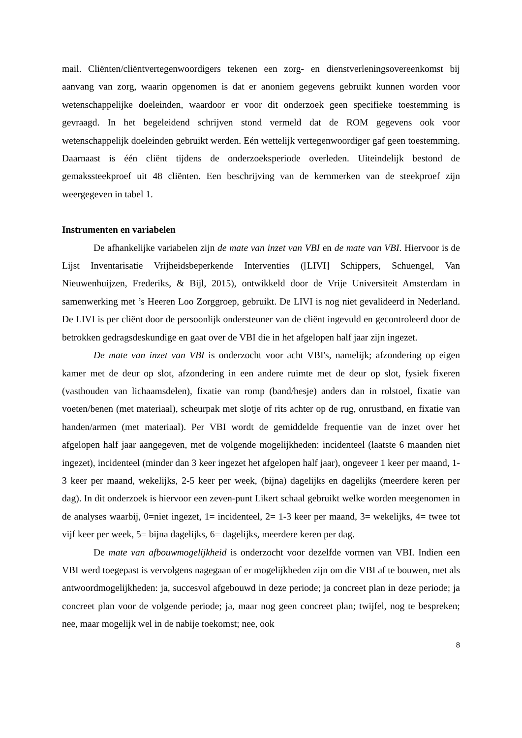mail. Cliënten/cliëntvertegenwoordigers tekenen een zorg- en dienstverleningsovereenkomst bij aanvang van zorg, waarin opgenomen is dat er anoniem gegevens gebruikt kunnen worden voor wetenschappelijke doeleinden, waardoor er voor dit onderzoek geen specifieke toestemming is gevraagd. In het begeleidend schrijven stond vermeld dat de ROM gegevens ook voor wetenschappelijk doeleinden gebruikt werden. Eén wettelijk vertegenwoordiger gaf geen toestemming. Daarnaast is één cliënt tijdens de onderzoeksperiode overleden. Uiteindelijk bestond de gemakssteekproef uit 48 cliënten. Een beschrijving van de kernmerken van de steekproef zijn weergegeven in tabel 1.
Instrumenten en variabelen
De afhankelijke variabelen zijn de mate van inzet van VBI en de mate van VBI. Hiervoor is de Lijst Inventarisatie Vrijheidsbeperkende Interventies ([LIVI] Schippers, Schuengel, Van Nieuwenhuijzen, Frederiks, & Bijl, 2015), ontwikkeld door de Vrije Universiteit Amsterdam in samenwerking met ’s Heeren Loo Zorggroep, gebruikt. De LIVI is nog niet gevalideerd in Nederland. De LIVI is per cliënt door de persoonlijk ondersteuner van de cliënt ingevuld en gecontroleerd door de betrokken gedragsdeskundige en gaat over de VBI die in het afgelopen half jaar zijn ingezet.
De mate van inzet van VBI is onderzocht voor acht VBI's, namelijk; afzondering op eigen kamer met de deur op slot, afzondering in een andere ruimte met de deur op slot, fysiek fixeren (vasthouden van lichaamsdelen), fixatie van romp (band/hesje) anders dan in rolstoel, fixatie van voeten/benen (met materiaal), scheurpak met slotje of rits achter op de rug, onrustband, en fixatie van handen/armen (met materiaal). Per VBI wordt de gemiddelde frequentie van de inzet over het afgelopen half jaar aangegeven, met de volgende mogelijkheden: incidenteel (laatste 6 maanden niet ingezet), incidenteel (minder dan 3 keer ingezet het afgelopen half jaar), ongeveer 1 keer per maand, 1-3 keer per maand, wekelijks, 2-5 keer per week, (bijna) dagelijks en dagelijks (meerdere keren per dag). In dit onderzoek is hiervoor een zeven-punt Likert schaal gebruikt welke worden meegenomen in de analyses waarbij, 0=niet ingezet, 1= incidenteel, 2= 1-3 keer per maand, 3= wekelijks, 4= twee tot vijf keer per week, 5= bijna dagelijks, 6= dagelijks, meerdere keren per dag.
De mate van afbouwmogelijkheid is onderzocht voor dezelfde vormen van VBI. Indien een VBI werd toegepast is vervolgens nagegaan of er mogelijkheden zijn om die VBI af te bouwen, met als antwoordmogelijkheden: ja, succesvol afgebouwd in deze periode; ja concreet plan in deze periode; ja concreet plan voor de volgende periode; ja, maar nog geen concreet plan; twijfel, nog te bespreken; nee, maar mogelijk wel in de nabije toekomst; nee, ook
8